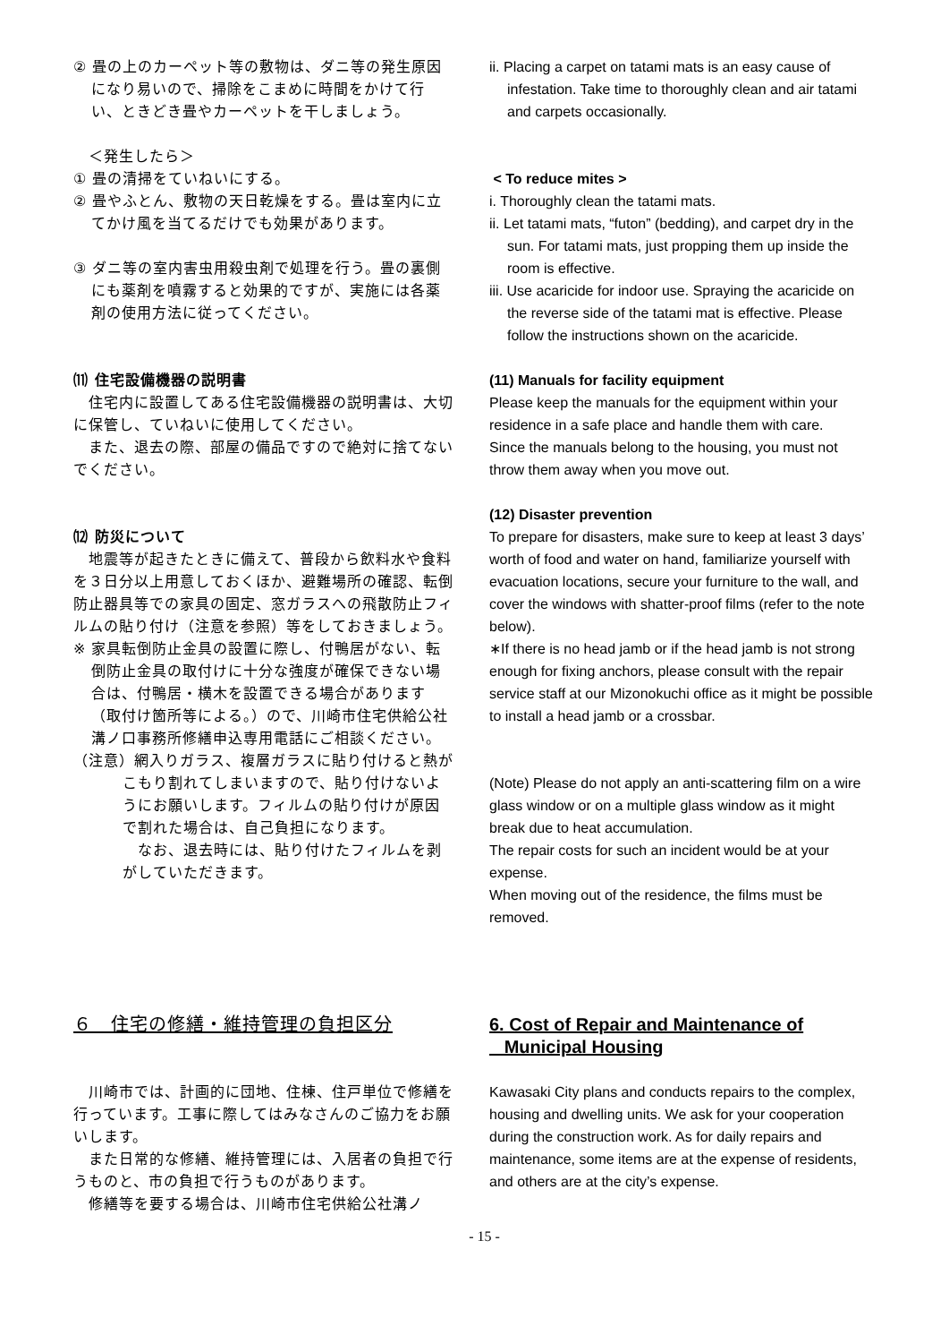② 畳の上のカーペット等の敷物は、ダニ等の発生原因になり易いので、掃除をこまめに時間をかけて行い、ときどき畳やカーペットを干しましょう。
　＜発生したら＞
① 畳の清掃をていねいにする。
② 畳やふとん、敷物の天日乾燥をする。畳は室内に立てかけ風を当てるだけでも効果があります。
③ ダニ等の室内害虫用殺虫剤で処理を行う。畳の裏側にも薬剤を噴霧すると効果的ですが、実施には各薬剤の使用方法に従ってください。
⑾ 住宅設備機器の説明書
　住宅内に設置してある住宅設備機器の説明書は、大切に保管し、ていねいに使用してください。
　また、退去の際、部屋の備品ですので絶対に捨てないでください。
⑿ 防災について
　地震等が起きたときに備えて、普段から飲料水や食料を３日分以上用意しておくほか、避難場所の確認、転倒防止器具等での家具の固定、窓ガラスへの飛散防止フィルムの貼り付け（注意を参照）等をしておきましょう。
※ 家具転倒防止金具の設置に際し、付鴨居がない、転倒防止金具の取付けに十分な強度が確保できない場合は、付鴨居・横木を設置できる場合があります（取付け箇所等による。）ので、川崎市住宅供給公社溝ノ口事務所修繕申込専用電話にご相談ください。
（注意）網入りガラス、複層ガラスに貼り付けると熱がこもり割れてしまいますので、貼り付けないようにお願いします。フィルムの貼り付けが原因で割れた場合は、自己負担になります。
　なお、退去時には、貼り付けたフィルムを剥がしていただきます。
ii. Placing a carpet on tatami mats is an easy cause of infestation. Take time to thoroughly clean and air tatami and carpets occasionally.
< To reduce mites >
i. Thoroughly clean the tatami mats.
ii. Let tatami mats, “futon” (bedding), and carpet dry in the sun. For tatami mats, just propping them up inside the room is effective.
iii. Use acaricide for indoor use. Spraying the acaricide on the reverse side of the tatami mat is effective. Please follow the instructions shown on the acaricide.
(11) Manuals for facility equipment
Please keep the manuals for the equipment within your residence in a safe place and handle them with care.
Since the manuals belong to the housing, you must not throw them away when you move out.
(12) Disaster prevention
To prepare for disasters, make sure to keep at least 3 days’ worth of food and water on hand, familiarize yourself with evacuation locations, secure your furniture to the wall, and cover the windows with shatter-proof films (refer to the note below).
∗If there is no head jamb or if the head jamb is not strong enough for fixing anchors, please consult with the repair service staff at our Mizonokuchi office as it might be possible to install a head jamb or a crossbar.
(Note) Please do not apply an anti-scattering film on a wire glass window or on a multiple glass window as it might break due to heat accumulation.
The repair costs for such an incident would be at your expense.
When moving out of the residence, the films must be removed.
６　住宅の修繕・維持管理の負担区分
　川崎市では、計画的に団地、住棟、住戸単位で修繕を行っています。工事に際してはみなさんのご協力をお願いします。
　また日常的な修繕、維持管理には、入居者の負担で行うものと、市の負担で行うものがあります。
　修繕等を要する場合は、川崎市住宅供給公社溝ノ
6. Cost of Repair and Maintenance of
Municipal Housing
Kawasaki City plans and conducts repairs to the complex, housing and dwelling units. We ask for your cooperation during the construction work. As for daily repairs and maintenance, some items are at the expense of residents, and others are at the city’s expense.
- 15 -